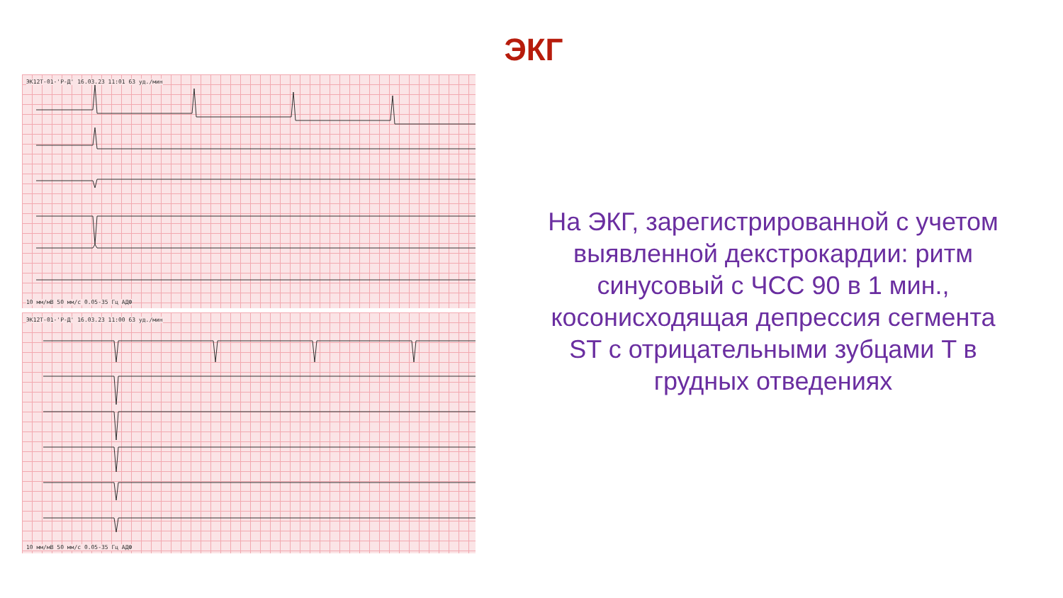ЭКГ
ЭК12Т-01-'Р-Д' 16.03.23 11:01 63 уд./мин
10 мм/мВ 50 мм/с 0.05-35 Гц АДФ
ЭК12Т-01-'Р-Д' 16.03.23 11:00 63 уд./мин
10 мм/мВ 50 мм/с 0.05-35 Гц АДФ
На ЭКГ, зарегистрированной с учетом выявленной декстрокардии: ритм синусовый с ЧСС 90 в 1 мин., косонисходящая депрессия сегмента ST с отрицательными зубцами T в грудных отведениях